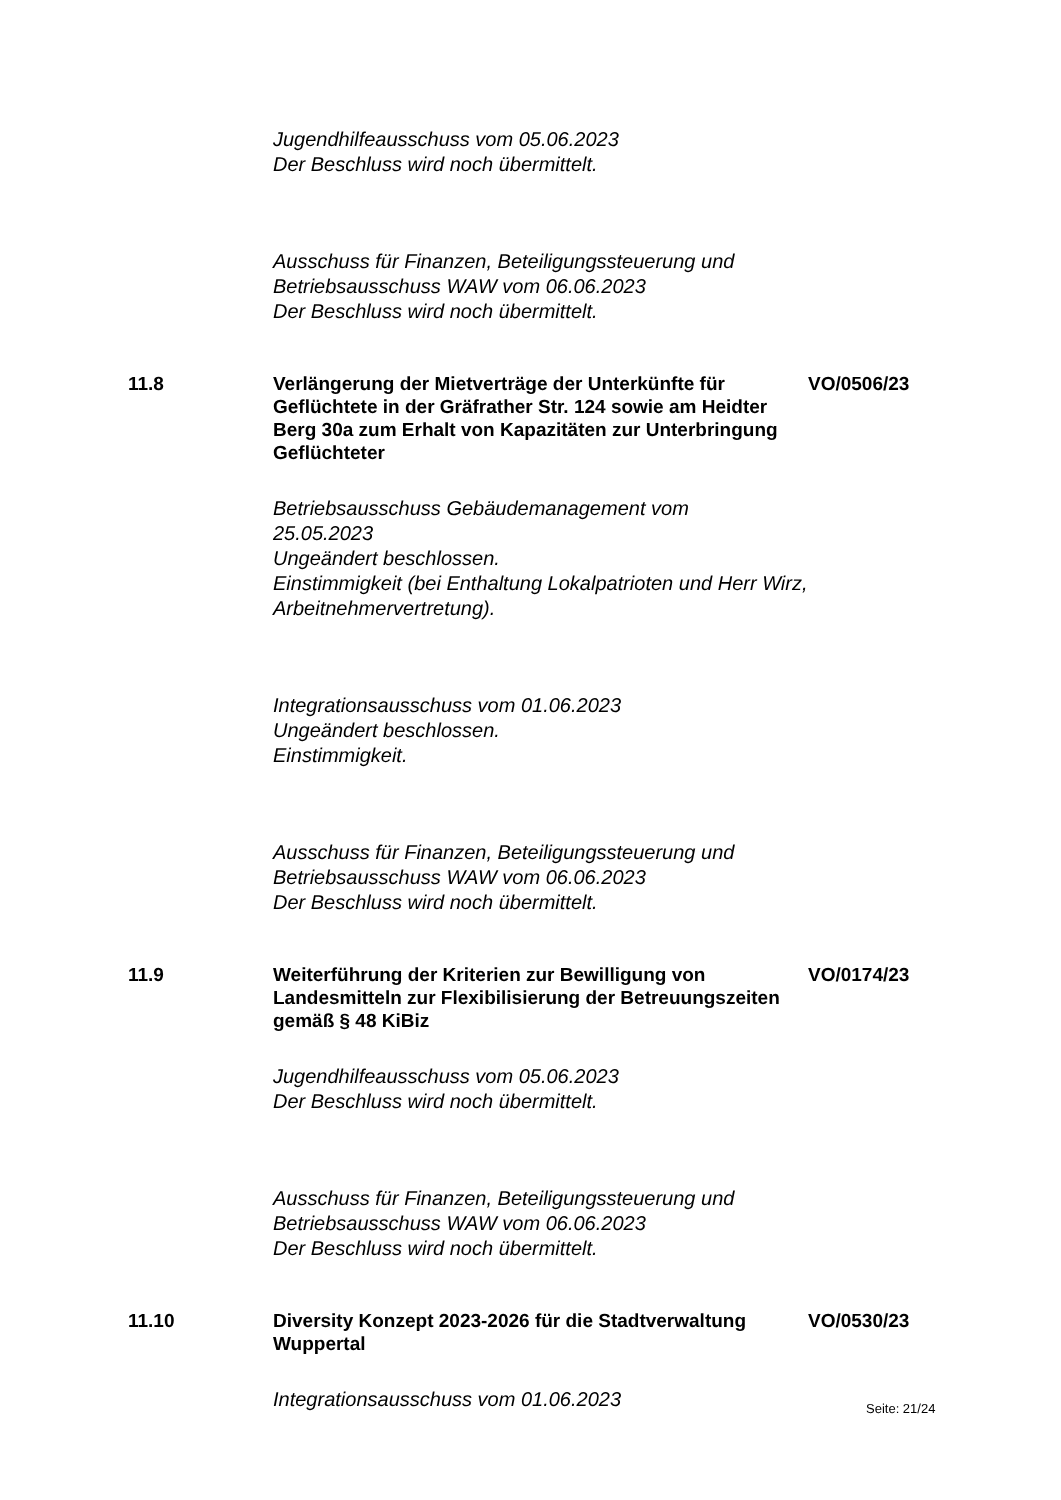Jugendhilfeausschuss vom 05.06.2023
Der Beschluss wird noch übermittelt.
Ausschuss für Finanzen, Beteiligungssteuerung und
Betriebsausschuss WAW vom 06.06.2023
Der Beschluss wird noch übermittelt.
11.8 Verlängerung der Mietverträge der Unterkünfte für Geflüchtete in der Gräfrather Str. 124 sowie am Heidter Berg 30a zum Erhalt von Kapazitäten zur Unterbringung Geflüchteter
VO/0506/23
Betriebsausschuss Gebäudemanagement vom
25.05.2023
Ungeändert beschlossen.
Einstimmigkeit (bei Enthaltung Lokalpatrioten und Herr Wirz,
Arbeitnehmervertretung).
Integrationsausschuss vom 01.06.2023
Ungeändert beschlossen.
Einstimmigkeit.
Ausschuss für Finanzen, Beteiligungssteuerung und
Betriebsausschuss WAW vom 06.06.2023
Der Beschluss wird noch übermittelt.
11.9 Weiterführung der Kriterien zur Bewilligung von Landesmitteln zur Flexibilisierung der Betreuungszeiten gemäß § 48 KiBiz
VO/0174/23
Jugendhilfeausschuss vom 05.06.2023
Der Beschluss wird noch übermittelt.
Ausschuss für Finanzen, Beteiligungssteuerung und
Betriebsausschuss WAW vom 06.06.2023
Der Beschluss wird noch übermittelt.
11.10 Diversity Konzept 2023-2026 für die Stadtverwaltung Wuppertal
VO/0530/23
Integrationsausschuss vom 01.06.2023
Seite: 21/24